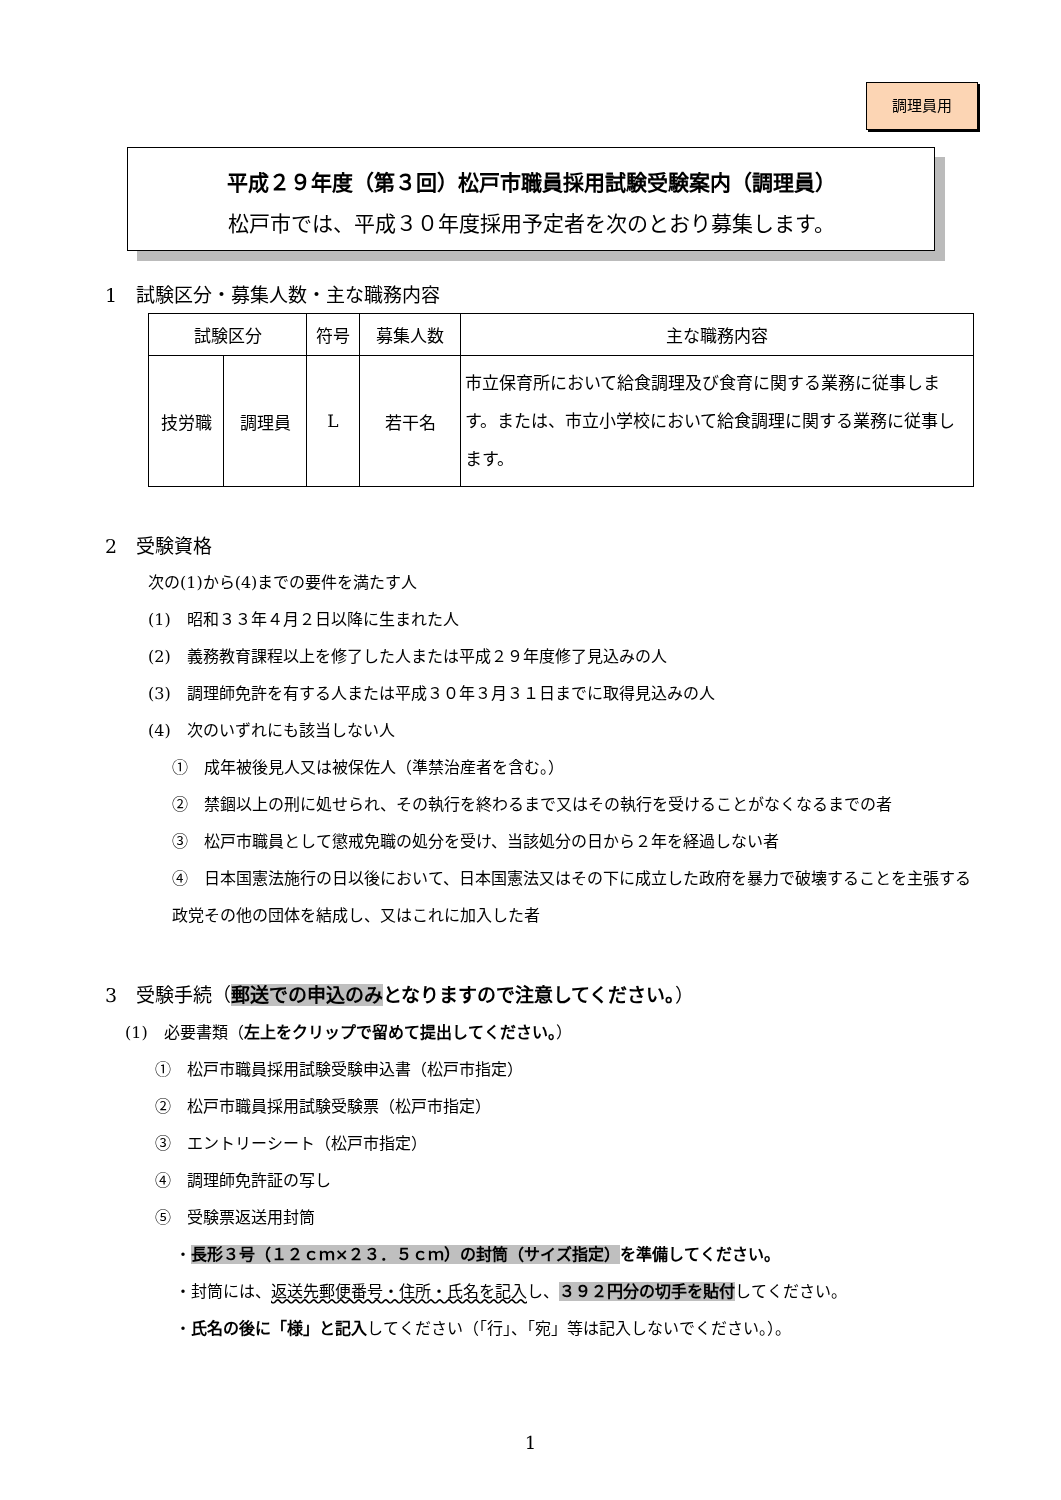調理員用
平成２９年度（第３回）松戸市職員採用試験受験案内（調理員）
松戸市では、平成３０年度採用予定者を次のとおり募集します。
1　試験区分・募集人数・主な職務内容
| 試験区分 | | 符号 | 募集人数 | 主な職務内容 |
| --- | --- | --- | --- | --- |
| 技労職 | 調理員 | L | 若干名 | 市立保育所において給食調理及び食育に関する業務に従事します。または、市立小学校において給食調理に関する業務に従事します。 |
2　受験資格
次の(1)から(4)までの要件を満たす人
(1)　昭和３３年４月２日以降に生まれた人
(2)　義務教育課程以上を修了した人または平成２９年度修了見込みの人
(3)　調理師免許を有する人または平成３０年３月３１日までに取得見込みの人
(4)　次のいずれにも該当しない人
①　成年被後見人又は被保佐人（準禁治産者を含む。）
②　禁錮以上の刑に処せられ、その執行を終わるまで又はその執行を受けることがなくなるまでの者
③　松戸市職員として懲戒免職の処分を受け、当該処分の日から２年を経過しない者
④　日本国憲法施行の日以後において、日本国憲法又はその下に成立した政府を暴力で破壊することを主張する政党その他の団体を結成し、又はこれに加入した者
3　受験手続（郵送での申込のみ となりますので注意してください。）
(1)　必要書類（左上をクリップで留めて提出してください。）
①　松戸市職員採用試験受験申込書（松戸市指定）
②　松戸市職員採用試験受験票（松戸市指定）
③　エントリーシート（松戸市指定）
④　調理師免許証の写し
⑤　受験票返送用封筒
・長形３号（１２ｃｍ×２３．５ｃｍ）の封筒（サイズ指定）を準備してください。
・封筒には、返送先郵便番号・住所・氏名を記入し、３９２円分の切手を貼付してください。
・氏名の後に「様」と記入してください（「行」、「宛」等は記入しないでください。）。
1